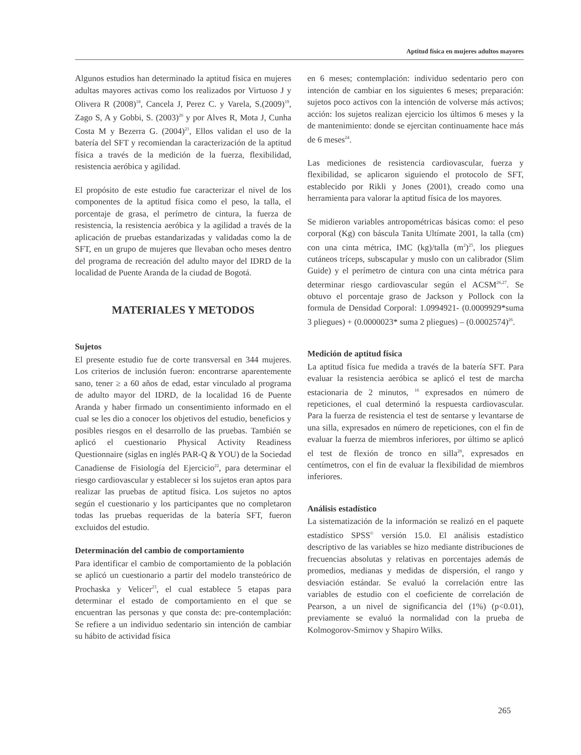Aptitud física en mujeres adultos mayores
Algunos estudios han determinado la aptitud física en mujeres adultas mayores activas como los realizados por Virtuoso J y Olivera R (2008)<sup>18</sup>, Cancela J, Perez C. y Varela, S.(2009)<sup>19</sup>, Zago S, A y Gobbi, S. (2003)<sup>20</sup> y por Alves R, Mota J, Cunha Costa M y Bezerra G. (2004)<sup>21</sup>, Ellos validan el uso de la batería del SFT y recomiendan la caracterización de la aptitud física a través de la medición de la fuerza, flexibilidad, resistencia aeróbica y agilidad.
El propósito de este estudio fue caracterizar el nivel de los componentes de la aptitud física como el peso, la talla, el porcentaje de grasa, el perímetro de cintura, la fuerza de resistencia, la resistencia aeróbica y la agilidad a través de la aplicación de pruebas estandarizadas y validadas como la de SFT, en un grupo de mujeres que llevaban ocho meses dentro del programa de recreación del adulto mayor del IDRD de la localidad de Puente Aranda de la ciudad de Bogotá.
MATERIALES Y METODOS
Sujetos
El presente estudio fue de corte transversal en 344 mujeres. Los criterios de inclusión fueron: encontrarse aparentemente sano, tener ≥ a 60 años de edad, estar vinculado al programa de adulto mayor del IDRD, de la localidad 16 de Puente Aranda y haber firmado un consentimiento informado en el cual se les dio a conocer los objetivos del estudio, beneficios y posibles riesgos en el desarrollo de las pruebas. También se aplicó el cuestionario Physical Activity Readiness Questionnaire (siglas en inglés PAR-Q & YOU) de la Sociedad Canadiense de Fisiología del Ejercicio<sup>22</sup>, para determinar el riesgo cardiovascular y establecer si los sujetos eran aptos para realizar las pruebas de aptitud física. Los sujetos no aptos según el cuestionario y los participantes que no completaron todas las pruebas requeridas de la batería SFT, fueron excluidos del estudio.
Determinación del cambio de comportamiento
Para identificar el cambio de comportamiento de la población se aplicó un cuestionario a partir del modelo transteórico de Prochaska y Velicer<sup>23</sup>, el cual establece 5 etapas para determinar el estado de comportamiento en el que se encuentran las personas y que consta de: pre-contemplación: Se refiere a un individuo sedentario sin intención de cambiar su hábito de actividad física
en 6 meses; contemplación: individuo sedentario pero con intención de cambiar en los siguientes 6 meses; preparación: sujetos poco activos con la intención de volverse más activos; acción: los sujetos realizan ejercicio los últimos 6 meses y la de mantenimiento: donde se ejercitan continuamente hace más de 6 meses<sup>24</sup>.
Las mediciones de resistencia cardiovascular, fuerza y flexibilidad, se aplicaron siguiendo el protocolo de SFT, establecido por Rikli y Jones (2001), creado como una herramienta para valorar la aptitud física de los mayores.
Se midieron variables antropométricas básicas como: el peso corporal (Kg) con báscula Tanita Ultímate 2001, la talla (cm) con una cinta métrica, IMC (kg)/talla (m<sup>2</sup>)<sup>25</sup>, los pliegues cutáneos tríceps, subscapular y muslo con un calibrador (Slim Guide) y el perímetro de cintura con una cinta métrica para determinar riesgo cardiovascular según el ACSM<sup>26,27</sup>. Se obtuvo el porcentaje graso de Jackson y Pollock con la formula de Densidad Corporal: 1.0994921- (0.0009929*suma 3 pliegues) + (0.0000023* suma 2 pliegues) – (0.0002574)<sup>26</sup>.
Medición de aptitud física
La aptitud física fue medida a través de la batería SFT. Para evaluar la resistencia aeróbica se aplicó el test de marcha estacionaria de 2 minutos, <sup>16</sup> expresados en número de repeticiones, el cual determinó la respuesta cardiovascular. Para la fuerza de resistencia el test de sentarse y levantarse de una silla, expresados en número de repeticiones, con el fin de evaluar la fuerza de miembros inferiores, por último se aplicó el test de flexión de tronco en silla<sup>28</sup>, expresados en centímetros, con el fin de evaluar la flexibilidad de miembros inferiores.
Análisis estadístico
La sistematización de la información se realizó en el paquete estadístico SPSS<sup>©</sup> versión 15.0. El análisis estadístico descriptivo de las variables se hizo mediante distribuciones de frecuencias absolutas y relativas en porcentajes además de promedios, medianas y medidas de dispersión, el rango y desviación estándar. Se evaluó la correlación entre las variables de estudio con el coeficiente de correlación de Pearson, a un nivel de significancia del (1%) (p<0.01), previamente se evaluó la normalidad con la prueba de Kolmogorov-Smirnov y Shapiro Wilks.
265